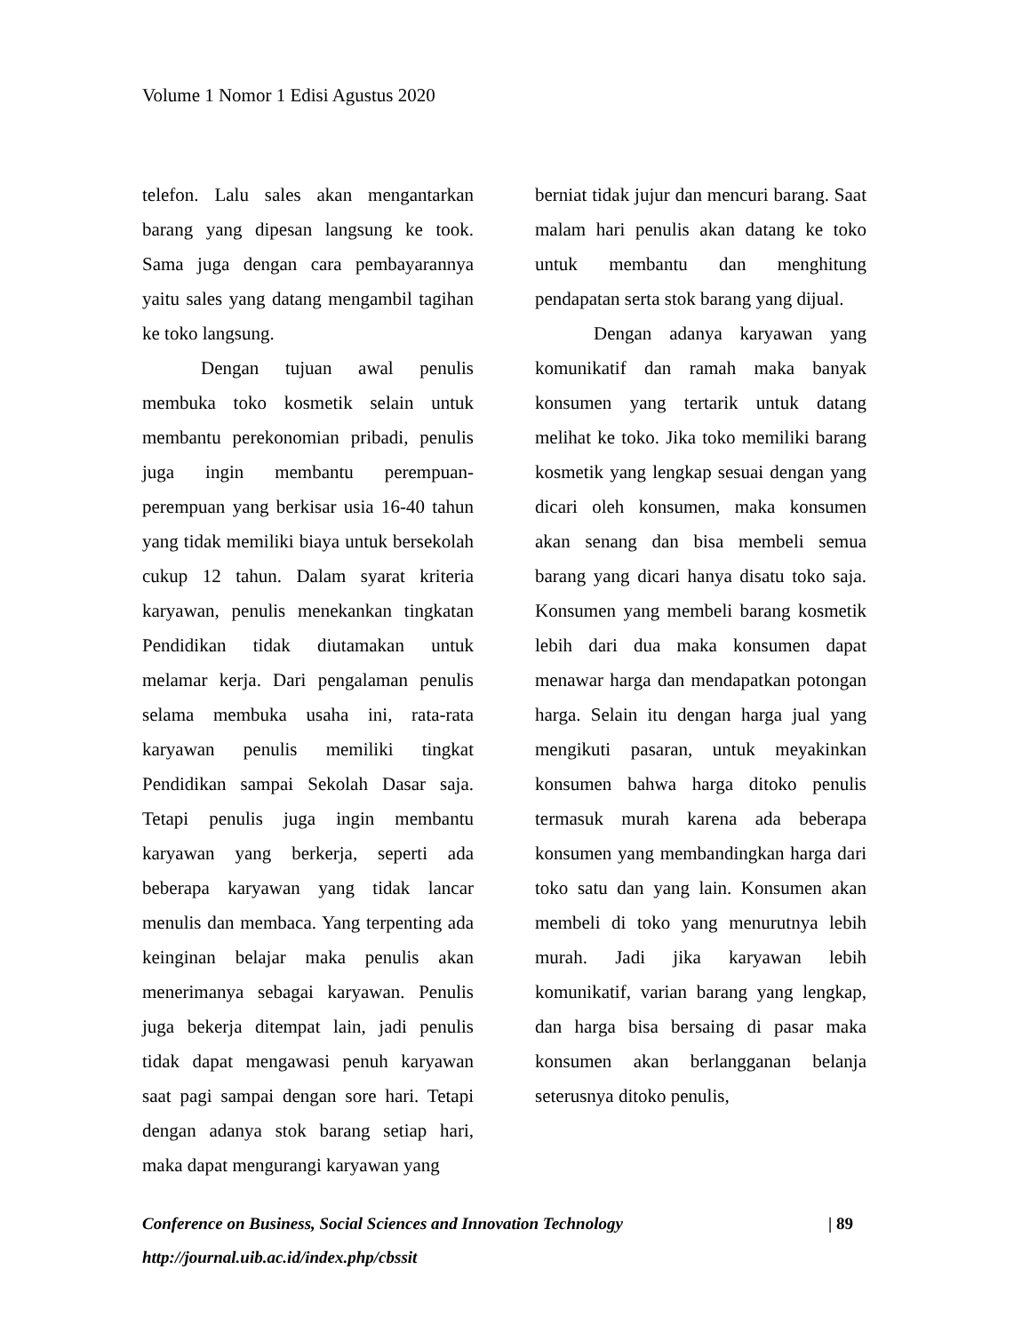Volume 1 Nomor 1 Edisi Agustus 2020
telefon. Lalu sales akan mengantarkan barang yang dipesan langsung ke took. Sama juga dengan cara pembayarannya yaitu sales yang datang mengambil tagihan ke toko langsung.
Dengan tujuan awal penulis membuka toko kosmetik selain untuk membantu perekonomian pribadi, penulis juga ingin membantu perempuan-perempuan yang berkisar usia 16-40 tahun yang tidak memiliki biaya untuk bersekolah cukup 12 tahun. Dalam syarat kriteria karyawan, penulis menekankan tingkatan Pendidikan tidak diutamakan untuk melamar kerja. Dari pengalaman penulis selama membuka usaha ini, rata-rata karyawan penulis memiliki tingkat Pendidikan sampai Sekolah Dasar saja. Tetapi penulis juga ingin membantu karyawan yang berkerja, seperti ada beberapa karyawan yang tidak lancar menulis dan membaca. Yang terpenting ada keinginan belajar maka penulis akan menerimanya sebagai karyawan. Penulis juga bekerja ditempat lain, jadi penulis tidak dapat mengawasi penuh karyawan saat pagi sampai dengan sore hari. Tetapi dengan adanya stok barang setiap hari, maka dapat mengurangi karyawan yang
berniat tidak jujur dan mencuri barang. Saat malam hari penulis akan datang ke toko untuk membantu dan menghitung pendapatan serta stok barang yang dijual.
Dengan adanya karyawan yang komunikatif dan ramah maka banyak konsumen yang tertarik untuk datang melihat ke toko. Jika toko memiliki barang kosmetik yang lengkap sesuai dengan yang dicari oleh konsumen, maka konsumen akan senang dan bisa membeli semua barang yang dicari hanya disatu toko saja. Konsumen yang membeli barang kosmetik lebih dari dua maka konsumen dapat menawar harga dan mendapatkan potongan harga. Selain itu dengan harga jual yang mengikuti pasaran, untuk meyakinkan konsumen bahwa harga ditoko penulis termasuk murah karena ada beberapa konsumen yang membandingkan harga dari toko satu dan yang lain. Konsumen akan membeli di toko yang menurutnya lebih murah. Jadi jika karyawan lebih komunikatif, varian barang yang lengkap, dan harga bisa bersaing di pasar maka konsumen akan berlangganan belanja seterusnya ditoko penulis,
Conference on Business, Social Sciences and Innovation Technology | 89
http://journal.uib.ac.id/index.php/cbssit